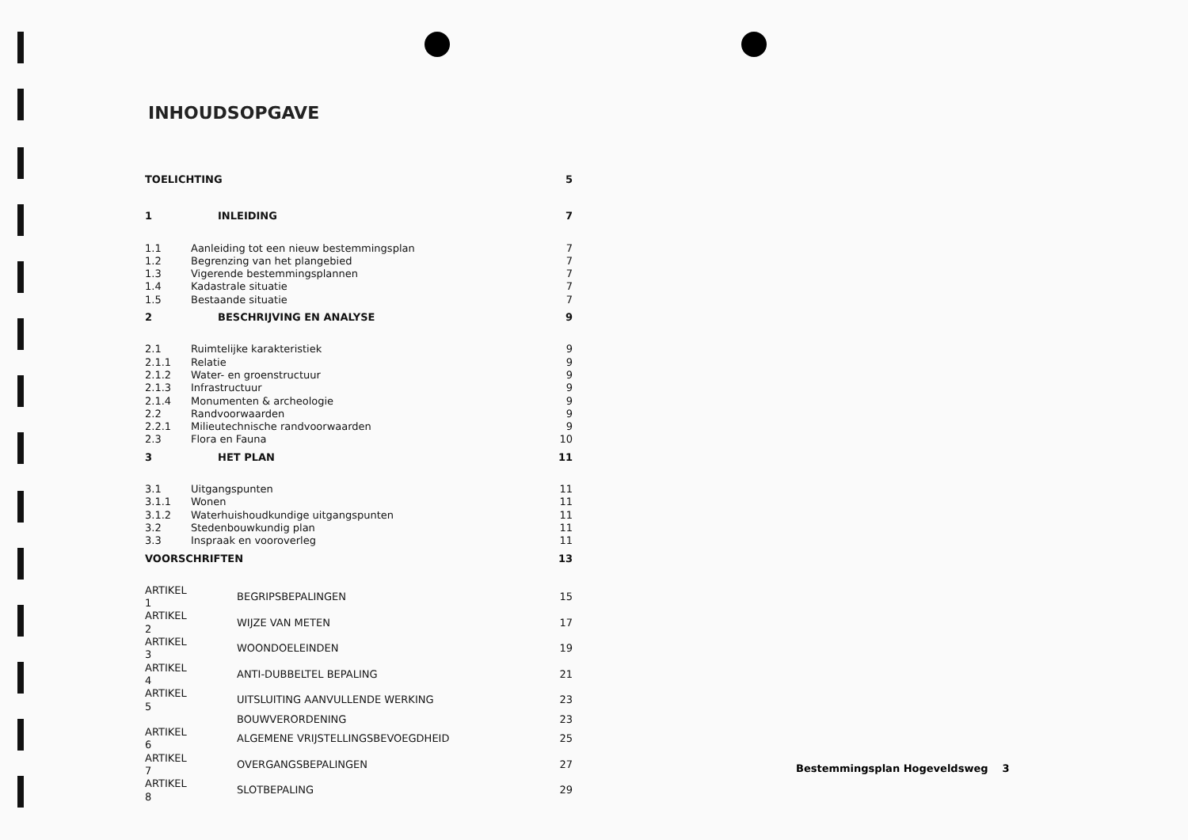INHOUDSOPGAVE
| TOELICHTING | | 5 |
| 1 | INLEIDING | 7 |
| 1.1 | Aanleiding tot een nieuw bestemmingsplan | 7 |
| 1.2 | Begrenzing van het plangebied | 7 |
| 1.3 | Vigerende bestemmingsplannen | 7 |
| 1.4 | Kadastrale situatie | 7 |
| 1.5 | Bestaande situatie | 7 |
| 2 | BESCHRIJVING EN ANALYSE | 9 |
| 2.1 | Ruimtelijke karakteristiek | 9 |
| 2.1.1 | Relatie | 9 |
| 2.1.2 | Water- en groenstructuur | 9 |
| 2.1.3 | Infrastructuur | 9 |
| 2.1.4 | Monumenten & archeologie | 9 |
| 2.2 | Randvoorwaarden | 9 |
| 2.2.1 | Milieutechnische randvoorwaarden | 9 |
| 2.3 | Flora en Fauna | 10 |
| 3 | HET PLAN | 11 |
| 3.1 | Uitgangspunten | 11 |
| 3.1.1 | Wonen | 11 |
| 3.1.2 | Waterhuishoudkundige uitgangspunten | 11 |
| 3.2 | Stedenbouwkundig plan | 11 |
| 3.3 | Inspraak en vooroverleg | 11 |
| VOORSCHRIFTEN | | 13 |
| ARTIKEL 1 | BEGRIPSBEPALINGEN | 15 |
| ARTIKEL 2 | WIJZE VAN METEN | 17 |
| ARTIKEL 3 | WOONDOELEINDEN | 19 |
| ARTIKEL 4 | ANTI-DUBBELTEL BEPALING | 21 |
| ARTIKEL 5 | UITSLUITING AANVULLENDE WERKING | 23 |
| | BOUWVERORDENING | 23 |
| ARTIKEL 6 | ALGEMENE VRIJSTELLINGSBEVOEGDHEID | 25 |
| ARTIKEL 7 | OVERGANGSBEPALINGEN | 27 |
| ARTIKEL 8 | SLOTBEPALING | 29 |
Bestemmingsplan Hogeveldsweg 3